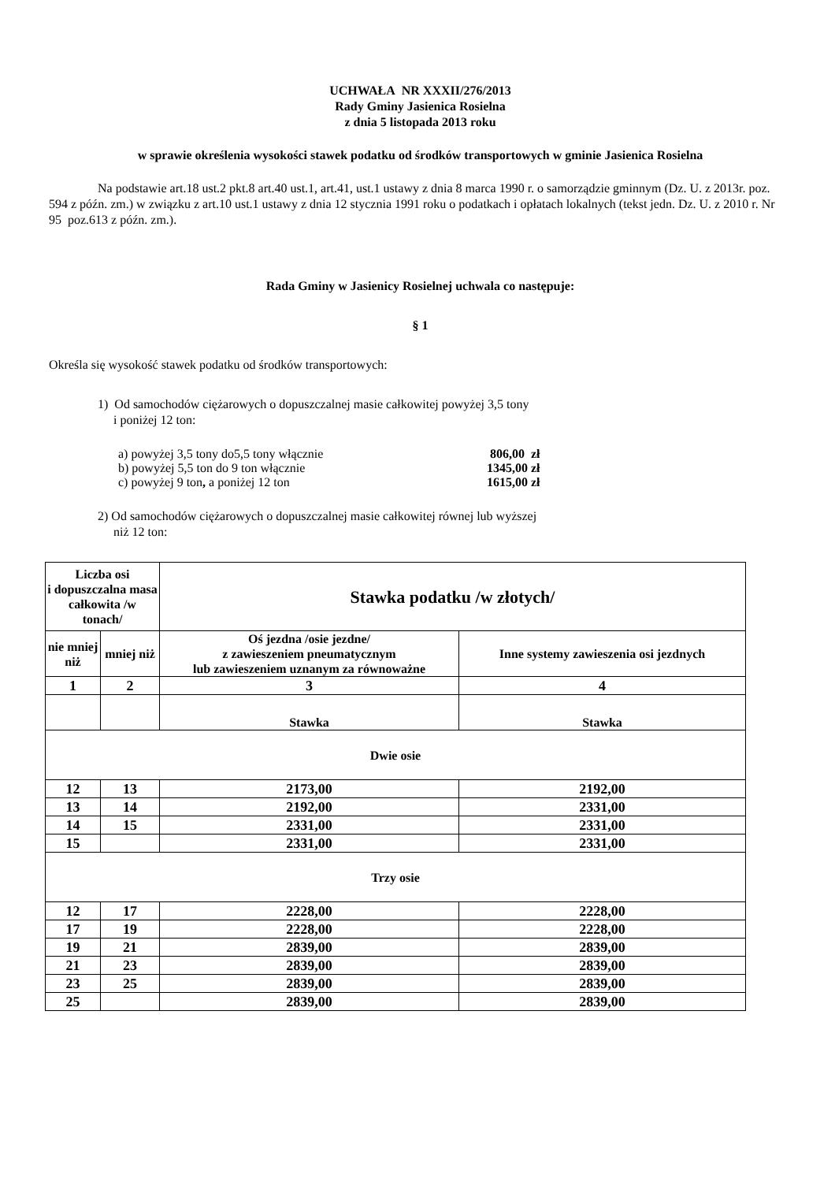UCHWAŁA NR XXXII/276/2013
Rady Gminy Jasienica Rosielna
z dnia 5 listopada 2013 roku
w sprawie określenia wysokości stawek podatku od środków transportowych w gminie Jasienica Rosielna
Na podstawie art.18 ust.2 pkt.8 art.40 ust.1, art.41, ust.1 ustawy z dnia 8 marca 1990 r. o samorządzie gminnym (Dz. U. z 2013r. poz. 594 z późn. zm.) w związku z art.10 ust.1 ustawy z dnia 12 stycznia 1991 roku o podatkach i opłatach lokalnych (tekst jedn. Dz. U. z 2010 r. Nr 95 poz.613 z późn. zm.).
Rada Gminy w Jasienicy Rosielnej uchwala co następuje:
§ 1
Określa się wysokość stawek podatku od środków transportowych:
1) Od samochodów ciężarowych o dopuszczalnej masie całkowitej powyżej 3,5 tony
i poniżej 12 ton:
| a) powyżej 3,5 tony do5,5 tony włącznie | 806,00 zł |
| b) powyżej 5,5 ton do 9 ton włącznie | 1345,00 zł |
| c) powyżej 9 ton , a poniżej 12 ton | 1615,00 zł |
2) Od samochodów ciężarowych o dopuszczalnej masie całkowitej równej lub wyższej
niż 12 ton:
| Liczba osi i dopuszczalna masa całkowita /w tonach/ | | Stawka podatku /w złotych/ | |
| --- | --- | --- | --- |
| nie mniej niż | mniej niż | Oś jezdna /osie jezdne/ z zawieszeniem pneumatycznym lub zawieszeniem uznanym za równoważne | Inne systemy zawieszenia osi jezdnych |
| 1 | 2 | 3 | 4 |
| | | Stawka | Stawka |
| Dwie osie | | | |
| 12 | 13 | 2173,00 | 2192,00 |
| 13 | 14 | 2192,00 | 2331,00 |
| 14 | 15 | 2331,00 | 2331,00 |
| 15 | | 2331,00 | 2331,00 |
| Trzy osie | | | |
| 12 | 17 | 2228,00 | 2228,00 |
| 17 | 19 | 2228,00 | 2228,00 |
| 19 | 21 | 2839,00 | 2839,00 |
| 21 | 23 | 2839,00 | 2839,00 |
| 23 | 25 | 2839,00 | 2839,00 |
| 25 | | 2839,00 | 2839,00 |